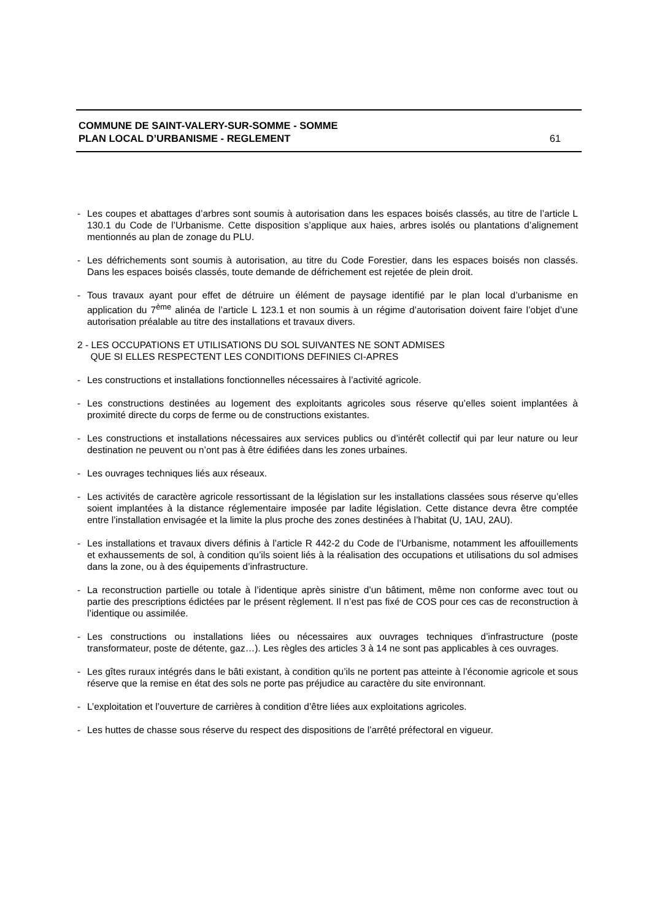COMMUNE DE SAINT-VALERY-SUR-SOMME - SOMME
PLAN LOCAL D’URBANISME - REGLEMENT 61
- Les coupes et abattages d’arbres sont soumis à autorisation dans les espaces boisés classés, au titre de l’article L 130.1 du Code de l’Urbanisme. Cette disposition s’applique aux haies, arbres isolés ou plantations d’alignement mentionnés au plan de zonage du PLU.
- Les défrichements sont soumis à autorisation, au titre du Code Forestier, dans les espaces boisés non classés. Dans les espaces boisés classés, toute demande de défrichement est rejetée de plein droit.
- Tous travaux ayant pour effet de détruire un élément de paysage identifié par le plan local d’urbanisme en application du 7<sup>ème</sup> alinéa de l’article L 123.1 et non soumis à un régime d’autorisation doivent faire l’objet d’une autorisation préalable au titre des installations et travaux divers.
2 - LES OCCUPATIONS ET UTILISATIONS DU SOL SUIVANTES NE SONT ADMISES
QUE SI ELLES RESPECTENT LES CONDITIONS DEFINIES CI-APRES
- Les constructions et installations fonctionnelles nécessaires à l’activité agricole.
- Les constructions destinées au logement des exploitants agricoles sous réserve qu’elles soient implantées à proximité directe du corps de ferme ou de constructions existantes.
- Les constructions et installations nécessaires aux services publics ou d’intérêt collectif qui par leur nature ou leur destination ne peuvent ou n’ont pas à être édifiées dans les zones urbaines.
- Les ouvrages techniques liés aux réseaux.
- Les activités de caractère agricole ressortissant de la législation sur les installations classées sous réserve qu’elles soient implantées à la distance réglementaire imposée par ladite législation. Cette distance devra être comptée entre l’installation envisagée et la limite la plus proche des zones destinées à l’habitat (U, 1AU, 2AU).
- Les installations et travaux divers définis à l’article R 442-2 du Code de l’Urbanisme, notamment les affouillements et exhaussements de sol, à condition qu’ils soient liés à la réalisation des occupations et utilisations du sol admises dans la zone, ou à des équipements d’infrastructure.
- La reconstruction partielle ou totale à l’identique après sinistre d’un bâtiment, même non conforme avec tout ou partie des prescriptions édictées par le présent règlement. Il n’est pas fixé de COS pour ces cas de reconstruction à l’identique ou assimilée.
- Les constructions ou installations liées ou nécessaires aux ouvrages techniques d’infrastructure (poste transformateur, poste de détente, gaz…). Les règles des articles 3 à 14 ne sont pas applicables à ces ouvrages.
- Les gîtes ruraux intégrés dans le bâti existant, à condition qu’ils ne portent pas atteinte à l’économie agricole et sous réserve que la remise en état des sols ne porte pas préjudice au caractère du site environnant.
- L’exploitation et l’ouverture de carrières à condition d’être liées aux exploitations agricoles.
- Les huttes de chasse sous réserve du respect des dispositions de l’arrêté préfectoral en vigueur.